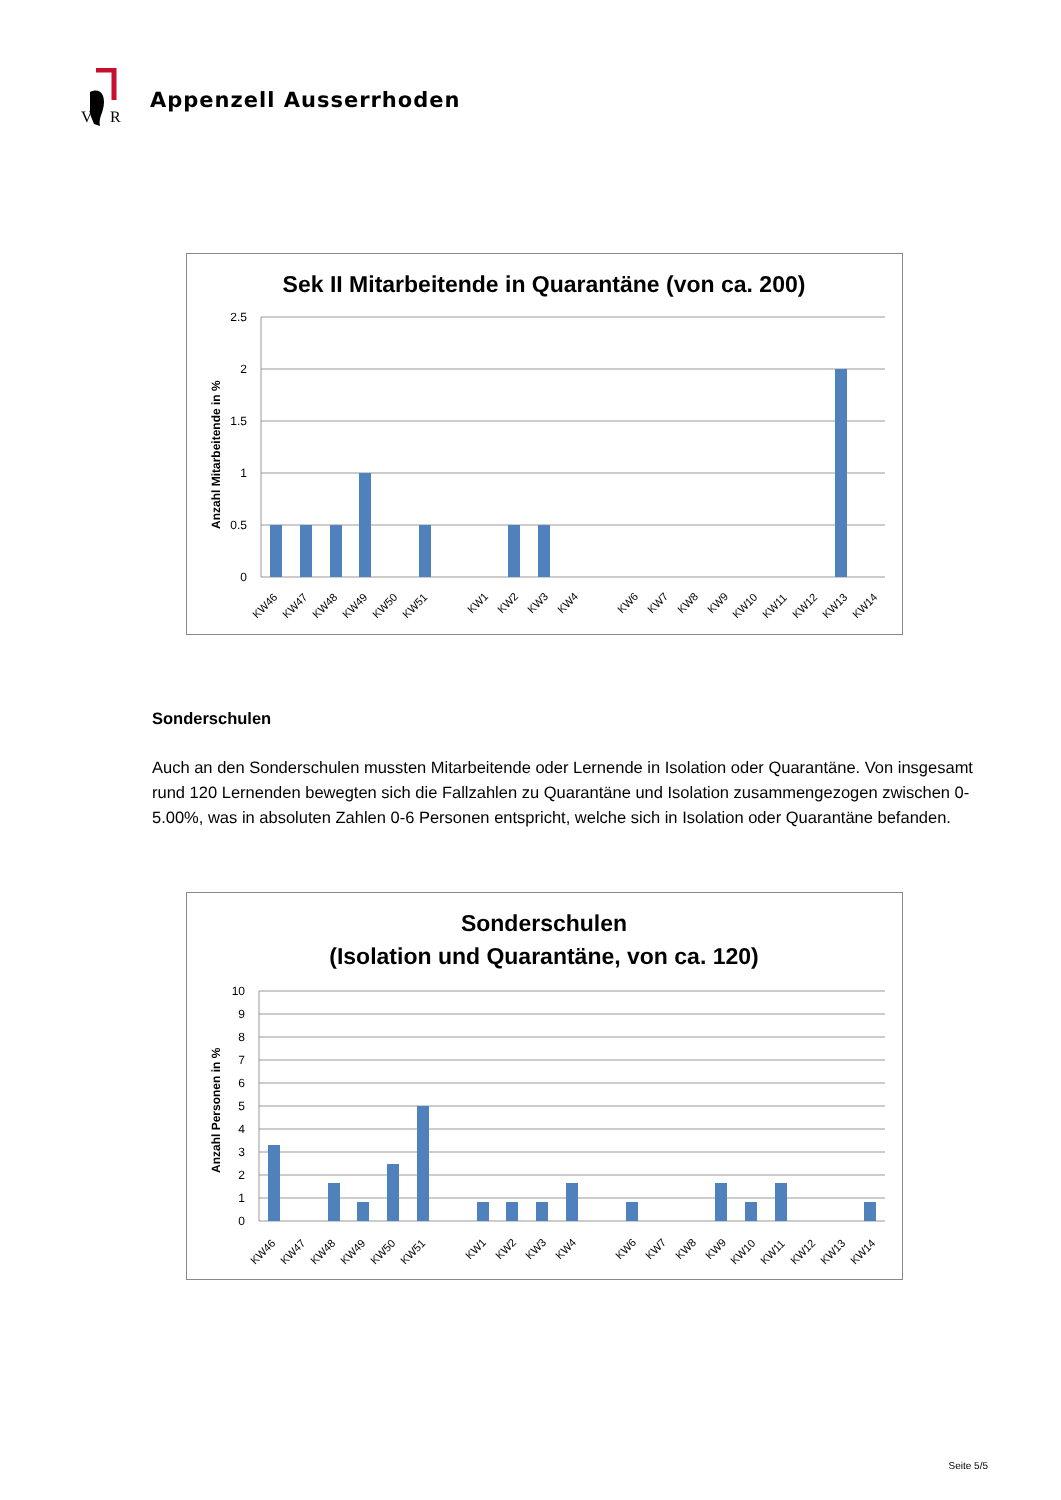V
R
Appenzell Ausserrhoden
Sek II Mitarbeitende in Quarantäne (von ca. 200)
Anzahl Mitarbeitende in %
2.5
2
1.5
1
0.5
0
KW46
KW47
KW48
KW49
KW50
KW51
KW1
KW2
KW3
KW4
KW6
KW7
KW8
KW9
KW10
KW11
KW12
KW13
KW14
Sonderschulen
Auch an den Sonderschulen mussten Mitarbeitende oder Lernende in Isolation oder Quarantäne. Von insge­samt rund 120 Lernenden bewegten sich die Fallzahlen zu Quarantäne und Isolation zusammengezogen zwi­schen 0-5.00%, was in absoluten Zahlen 0-6 Personen entspricht, welche sich in Isolation oder Quarantäne befanden.
Sonderschulen
(Isolation und Quarantäne, von ca. 120)
Anzahl Personen in %
10
9
8
7
6
5
4
3
2
1
0
KW46
KW47
KW48
KW49
KW50
KW51
KW1
KW2
KW3
KW4
KW6
KW7
KW8
KW9
KW10
KW11
KW12
KW13
KW14
Seite 5/5